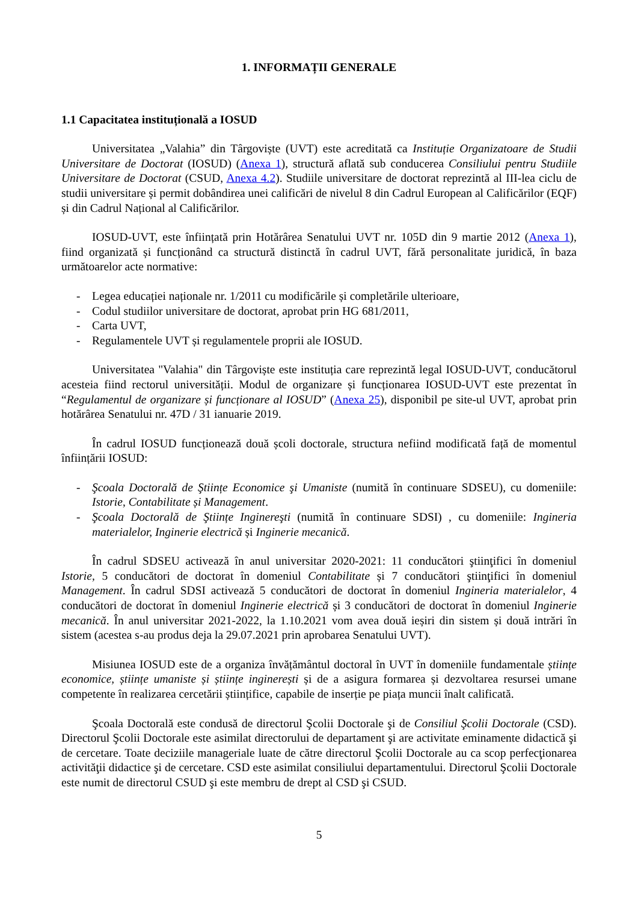1. INFORMAȚII GENERALE
1.1 Capacitatea instituțională a IOSUD
Universitatea „Valahia” din Târgoviște (UVT) este acreditată ca Instituție Organizatoare de Studii Universitare de Doctorat (IOSUD) (Anexa 1), structură aflată sub conducerea Consiliului pentru Studiile Universitare de Doctorat (CSUD, Anexa 4.2). Studiile universitare de doctorat reprezintă al III-lea ciclu de studii universitare și permit dobândirea unei calificări de nivelul 8 din Cadrul European al Calificărilor (EQF) și din Cadrul Național al Calificărilor.
IOSUD-UVT, este înființată prin Hotărârea Senatului UVT nr. 105D din 9 martie 2012 (Anexa 1), fiind organizată și funcționând ca structură distinctă în cadrul UVT, fără personalitate juridică, în baza următoarelor acte normative:
- Legea educației naționale nr. 1/2011 cu modificările și completările ulterioare,
- Codul studiilor universitare de doctorat, aprobat prin HG 681/2011,
- Carta UVT,
- Regulamentele UVT și regulamentele proprii ale IOSUD.
Universitatea "Valahia" din Târgoviște este instituția care reprezintă legal IOSUD-UVT, conducătorul acesteia fiind rectorul universității. Modul de organizare și funcționarea IOSUD-UVT este prezentat în “Regulamentul de organizare și funcționare al IOSUD” (Anexa 25), disponibil pe site-ul UVT, aprobat prin hotărârea Senatului nr. 47D / 31 ianuarie 2019.
În cadrul IOSUD funcționează două școli doctorale, structura nefiind modificată față de momentul înființării IOSUD:
- Şcoala Doctorală de Ştiințe Economice şi Umaniste (numită în continuare SDSEU), cu domeniile: Istorie, Contabilitate și Management.
- Şcoala Doctorală de Ştiințe Inginereşti (numită în continuare SDSI) , cu domeniile: Ingineria materialelor, Inginerie electrică și Inginerie mecanică.
În cadrul SDSEU activează în anul universitar 2020-2021: 11 conducători ştiinţifici în domeniul Istorie, 5 conducători de doctorat în domeniul Contabilitate și 7 conducători ştiinţifici în domeniul Management. În cadrul SDSI activează 5 conducători de doctorat în domeniul Ingineria materialelor, 4 conducători de doctorat în domeniul Inginerie electrică și 3 conducători de doctorat în domeniul Inginerie mecanică. În anul universitar 2021-2022, la 1.10.2021 vom avea două ieșiri din sistem și două intrări în sistem (acestea s-au produs deja la 29.07.2021 prin aprobarea Senatului UVT).
Misiunea IOSUD este de a organiza învățământul doctoral în UVT în domeniile fundamentale științe economice, științe umaniste și științe inginerești și de a asigura formarea și dezvoltarea resursei umane competente în realizarea cercetării științifice, capabile de inserție pe piața muncii înalt calificată.
Şcoala Doctorală este condusă de directorul Şcolii Doctorale şi de Consiliul Şcolii Doctorale (CSD). Directorul Şcolii Doctorale este asimilat directorului de departament şi are activitate eminamente didactică şi de cercetare. Toate deciziile manageriale luate de către directorul Şcolii Doctorale au ca scop perfecţionarea activităţii didactice şi de cercetare. CSD este asimilat consiliului departamentului. Directorul Şcolii Doctorale este numit de directorul CSUD şi este membru de drept al CSD şi CSUD.
5